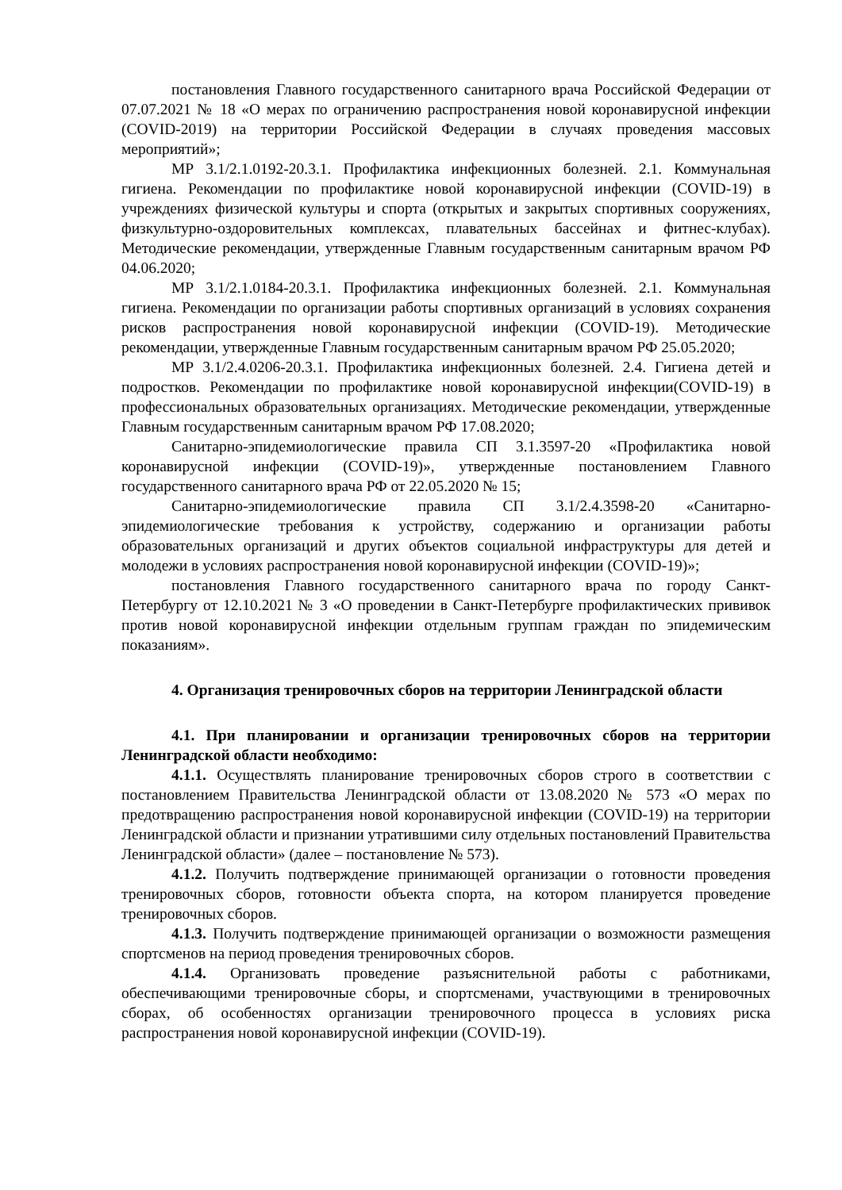постановления Главного государственного санитарного врача Российской Федерации от 07.07.2021 № 18 «О мерах по ограничению распространения новой коронавирусной инфекции (COVID-2019) на территории Российской Федерации в случаях проведения массовых мероприятий»;
МР 3.1/2.1.0192-20.3.1. Профилактика инфекционных болезней. 2.1. Коммунальная гигиена. Рекомендации по профилактике новой коронавирусной инфекции (COVID-19) в учреждениях физической культуры и спорта (открытых и закрытых спортивных сооружениях, физкультурно-оздоровительных комплексах, плавательных бассейнах и фитнес-клубах). Методические рекомендации, утвержденные Главным государственным санитарным врачом РФ 04.06.2020;
МР 3.1/2.1.0184-20.3.1. Профилактика инфекционных болезней. 2.1. Коммунальная гигиена. Рекомендации по организации работы спортивных организаций в условиях сохранения рисков распространения новой коронавирусной инфекции (COVID-19). Методические рекомендации, утвержденные Главным государственным санитарным врачом РФ 25.05.2020;
МР 3.1/2.4.0206-20.3.1. Профилактика инфекционных болезней. 2.4. Гигиена детей и подростков. Рекомендации по профилактике новой коронавирусной инфекции(COVID-19) в профессиональных образовательных организациях. Методические рекомендации, утвержденные Главным государственным санитарным врачом РФ 17.08.2020;
Санитарно-эпидемиологические правила СП 3.1.3597-20 «Профилактика новой коронавирусной инфекции (COVID-19)», утвержденные постановлением Главного государственного санитарного врача РФ от 22.05.2020 № 15;
Санитарно-эпидемиологические правила СП 3.1/2.4.3598-20 «Санитарно-эпидемиологические требования к устройству, содержанию и организации работы образовательных организаций и других объектов социальной инфраструктуры для детей и молодежи в условиях распространения новой коронавирусной инфекции (COVID-19)»;
постановления Главного государственного санитарного врача по городу Санкт-Петербургу от 12.10.2021 № 3 «О проведении в Санкт-Петербурге профилактических прививок против новой коронавирусной инфекции отдельным группам граждан по эпидемическим показаниям».
4. Организация тренировочных сборов на территории Ленинградской области
4.1. При планировании и организации тренировочных сборов на территории Ленинградской области необходимо:
4.1.1. Осуществлять планирование тренировочных сборов строго в соответствии с постановлением Правительства Ленинградской области от 13.08.2020 № 573 «О мерах по предотвращению распространения новой коронавирусной инфекции (COVID-19) на территории Ленинградской области и признании утратившими силу отдельных постановлений Правительства Ленинградской области» (далее – постановление № 573).
4.1.2. Получить подтверждение принимающей организации о готовности проведения тренировочных сборов, готовности объекта спорта, на котором планируется проведение тренировочных сборов.
4.1.3. Получить подтверждение принимающей организации о возможности размещения спортсменов на период проведения тренировочных сборов.
4.1.4. Организовать проведение разъяснительной работы с работниками, обеспечивающими тренировочные сборы, и спортсменами, участвующими в тренировочных сборах, об особенностях организации тренировочного процесса в условиях риска распространения новой коронавирусной инфекции (COVID-19).